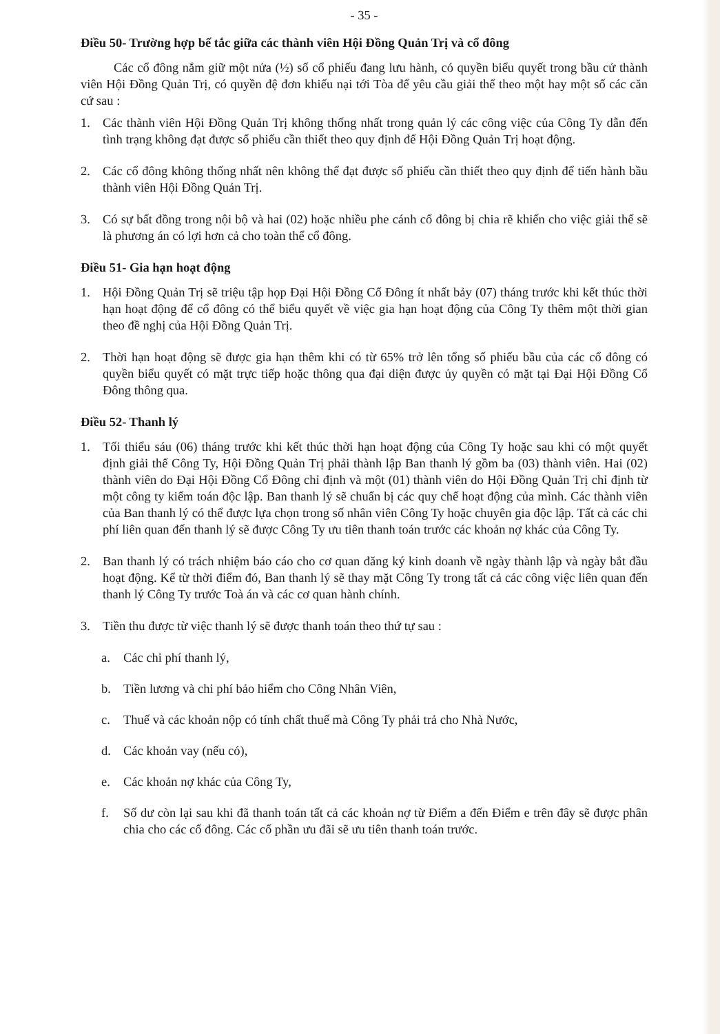- 35 -
Điều 50- Trường hợp bế tắc giữa các thành viên Hội Đồng Quản Trị và cổ đông
Các cổ đông nắm giữ một nửa (½) số cổ phiếu đang lưu hành, có quyền biểu quyết trong bầu cử thành viên Hội Đồng Quản Trị, có quyền đệ đơn khiếu nại tới Tòa để yêu cầu giải thể theo một hay một số các căn cứ sau :
1. Các thành viên Hội Đồng Quản Trị không thống nhất trong quản lý các công việc của Công Ty dẫn đến tình trạng không đạt được số phiếu cần thiết theo quy định để Hội Đồng Quản Trị hoạt động.
2. Các cổ đông không thống nhất nên không thể đạt được số phiếu cần thiết theo quy định để tiến hành bầu thành viên Hội Đồng Quản Trị.
3. Có sự bất đồng trong nội bộ và hai (02) hoặc nhiều phe cánh cổ đông bị chia rẽ khiến cho việc giải thể sẽ là phương án có lợi hơn cả cho toàn thể cổ đông.
Điều 51- Gia hạn hoạt động
1. Hội Đồng Quản Trị sẽ triệu tập họp Đại Hội Đồng Cổ Đông ít nhất bảy (07) tháng trước khi kết thúc thời hạn hoạt động để cổ đông có thể biểu quyết về việc gia hạn hoạt động của Công Ty thêm một thời gian theo đề nghị của Hội Đồng Quản Trị.
2. Thời hạn hoạt động sẽ được gia hạn thêm khi có từ 65% trở lên tổng số phiếu bầu của các cổ đông có quyền biểu quyết có mặt trực tiếp hoặc thông qua đại diện được ủy quyền có mặt tại Đại Hội Đồng Cổ Đông thông qua.
Điều 52- Thanh lý
1. Tối thiểu sáu (06) tháng trước khi kết thúc thời hạn hoạt động của Công Ty hoặc sau khi có một quyết định giải thể Công Ty, Hội Đồng Quản Trị phải thành lập Ban thanh lý gồm ba (03) thành viên. Hai (02) thành viên do Đại Hội Đồng Cổ Đông chỉ định và một (01) thành viên do Hội Đồng Quản Trị chỉ định từ một công ty kiểm toán độc lập. Ban thanh lý sẽ chuẩn bị các quy chế hoạt động của mình. Các thành viên của Ban thanh lý có thể được lựa chọn trong số nhân viên Công Ty hoặc chuyên gia độc lập. Tất cả các chi phí liên quan đến thanh lý sẽ được Công Ty ưu tiên thanh toán trước các khoản nợ khác của Công Ty.
2. Ban thanh lý có trách nhiệm báo cáo cho cơ quan đăng ký kinh doanh về ngày thành lập và ngày bắt đầu hoạt động. Kể từ thời điểm đó, Ban thanh lý sẽ thay mặt Công Ty trong tất cả các công việc liên quan đến thanh lý Công Ty trước Toà án và các cơ quan hành chính.
3. Tiền thu được từ việc thanh lý sẽ được thanh toán theo thứ tự sau :
a. Các chi phí thanh lý,
b. Tiền lương và chi phí bảo hiểm cho Công Nhân Viên,
c. Thuế và các khoản nộp có tính chất thuế mà Công Ty phải trả cho Nhà Nước,
d. Các khoản vay (nếu có),
e. Các khoản nợ khác của Công Ty,
f. Số dư còn lại sau khi đã thanh toán tất cả các khoản nợ từ Điểm a đến Điểm e trên đây sẽ được phân chia cho các cổ đông. Các cổ phần ưu đãi sẽ ưu tiên thanh toán trước.